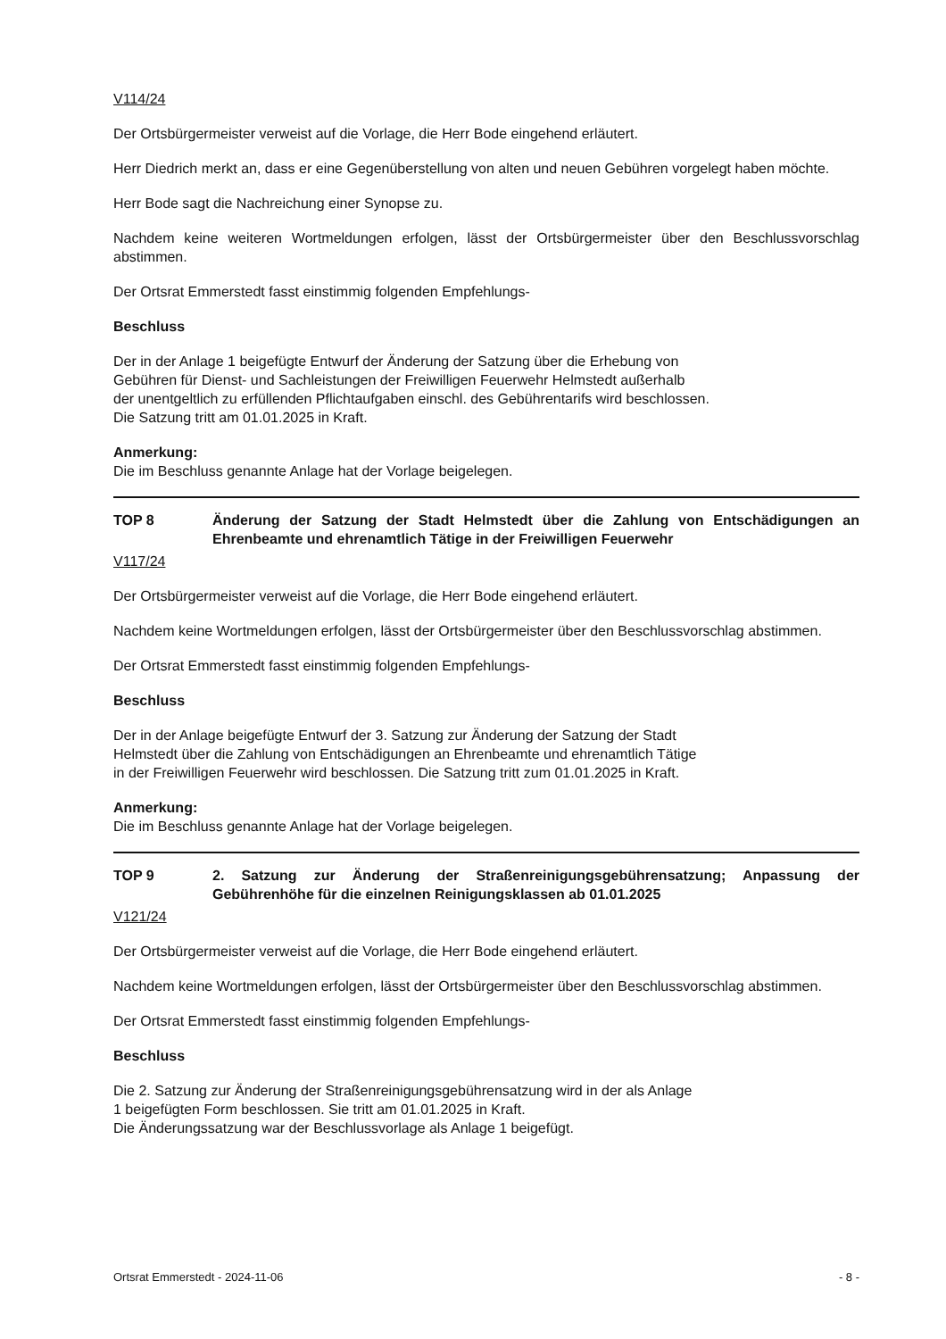V114/24
Der Ortsbürgermeister verweist auf die Vorlage, die Herr Bode eingehend erläutert.
Herr Diedrich merkt an, dass er eine Gegenüberstellung von alten und neuen Gebühren vorgelegt haben möchte.
Herr Bode sagt die Nachreichung einer Synopse zu.
Nachdem keine weiteren Wortmeldungen erfolgen, lässt der Ortsbürgermeister über den Beschlussvorschlag abstimmen.
Der Ortsrat Emmerstedt fasst einstimmig folgenden Empfehlungs-
Beschluss
Der in der Anlage 1 beigefügte Entwurf der Änderung der Satzung über die Erhebung von
Gebühren für Dienst- und Sachleistungen der Freiwilligen Feuerwehr Helmstedt außerhalb
der unentgeltlich zu erfüllenden Pflichtaufgaben einschl. des Gebührentarifs wird beschlossen.
Die Satzung tritt am 01.01.2025 in Kraft.
Anmerkung:
Die im Beschluss genannte Anlage hat der Vorlage beigelegen.
TOP 8 Änderung der Satzung der Stadt Helmstedt über die Zahlung von Entschädigungen an Ehrenbeamte und ehrenamtlich Tätige in der Freiwilligen Feuerwehr
V117/24
Der Ortsbürgermeister verweist auf die Vorlage, die Herr Bode eingehend erläutert.
Nachdem keine Wortmeldungen erfolgen, lässt der Ortsbürgermeister über den Beschlussvorschlag abstimmen.
Der Ortsrat Emmerstedt fasst einstimmig folgenden Empfehlungs-
Beschluss
Der in der Anlage beigefügte Entwurf der 3. Satzung zur Änderung der Satzung der Stadt
Helmstedt über die Zahlung von Entschädigungen an Ehrenbeamte und ehrenamtlich Tätige
in der Freiwilligen Feuerwehr wird beschlossen. Die Satzung tritt zum 01.01.2025 in Kraft.
Anmerkung:
Die im Beschluss genannte Anlage hat der Vorlage beigelegen.
TOP 9 2. Satzung zur Änderung der Straßenreinigungsgebührensatzung; Anpassung der Gebührenhöhe für die einzelnen Reinigungsklassen ab 01.01.2025
V121/24
Der Ortsbürgermeister verweist auf die Vorlage, die Herr Bode eingehend erläutert.
Nachdem keine Wortmeldungen erfolgen, lässt der Ortsbürgermeister über den Beschlussvorschlag abstimmen.
Der Ortsrat Emmerstedt fasst einstimmig folgenden Empfehlungs-
Beschluss
Die 2. Satzung zur Änderung der Straßenreinigungsgebührensatzung wird in der als Anlage
1 beigefügten Form beschlossen. Sie tritt am 01.01.2025 in Kraft.
Die Änderungssatzung war der Beschlussvorlage als Anlage 1 beigefügt.
Ortsrat Emmerstedt - 2024-11-06 - 8 -